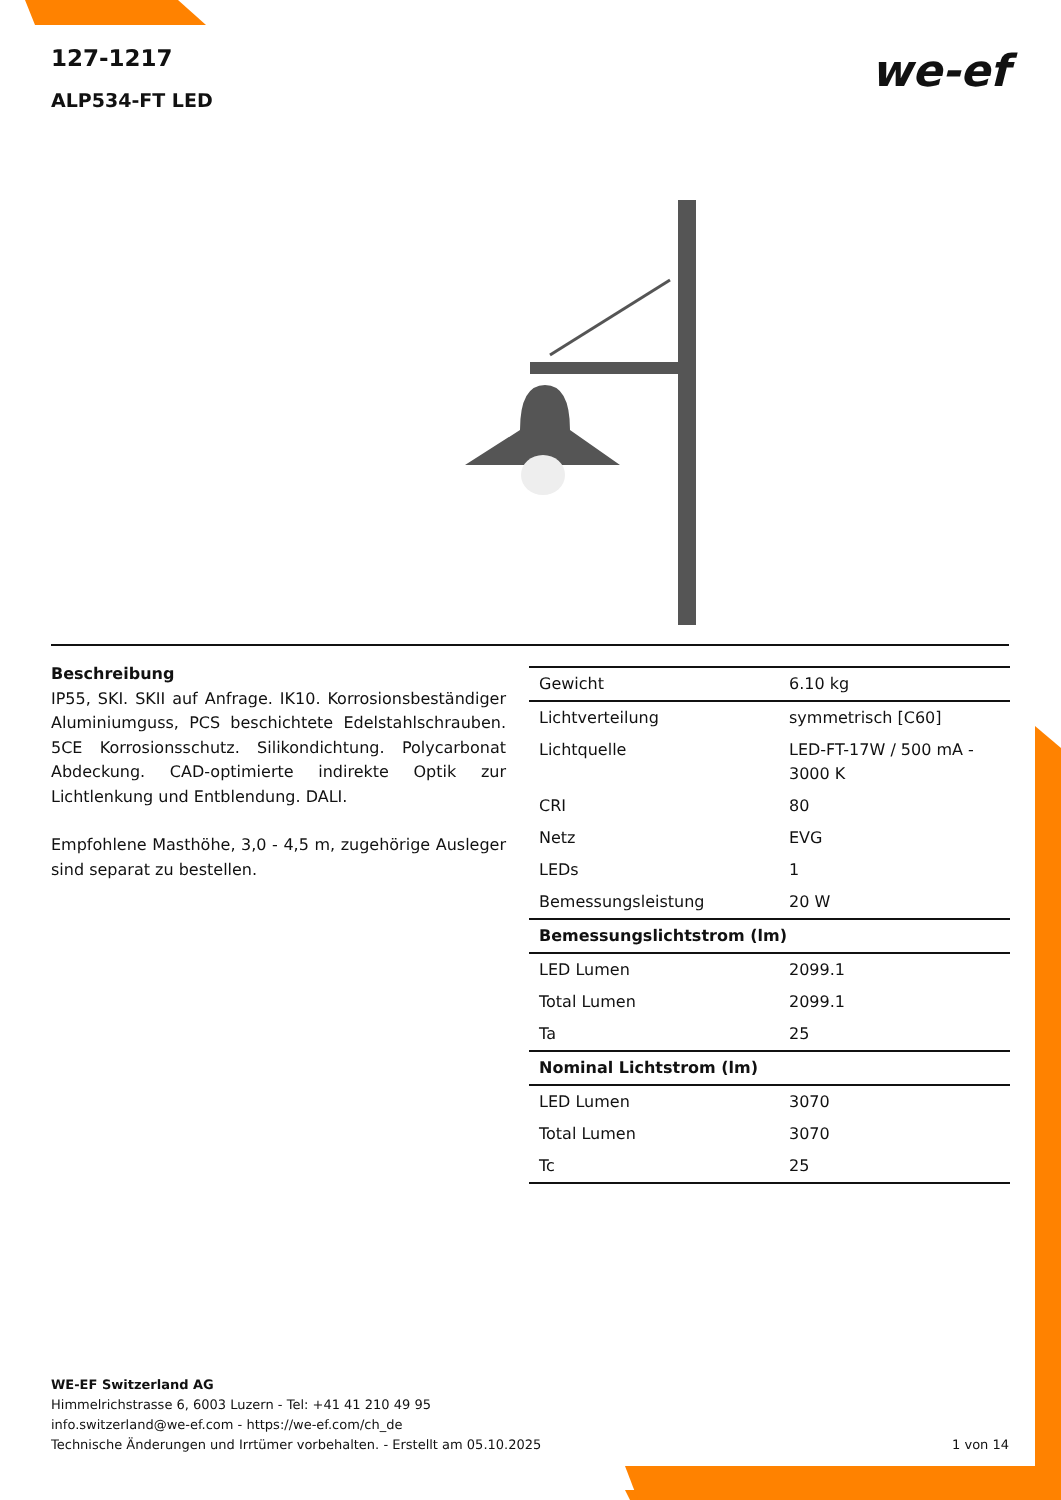127-1217
ALP534-FT LED
we-ef
Beschreibung
IP55, SKI. SKII auf Anfrage. IK10. Korrosionsbeständiger Aluminiumguss, PCS beschichtete Edelstahlschrauben. 5CE Korrosionsschutz. Silikondichtung. Polycarbonat Abdeckung. CAD-optimierte indirekte Optik zur Lichtlenkung und Entblendung. DALI.
Empfohlene Masthöhe, 3,0 - 4,5 m, zugehörige Ausleger sind separat zu bestellen.
| Gewicht | 6.10 kg |
| Lichtverteilung | symmetrisch [C60] |
| Lichtquelle | LED-FT-17W / 500 mA - 3000 K |
| CRI | 80 |
| Netz | EVG |
| LEDs | 1 |
| Bemessungsleistung | 20 W |
| Bemessungslichtstrom (lm) | |
| LED Lumen | 2099.1 |
| Total Lumen | 2099.1 |
| Ta | 25 |
| Nominal Lichtstrom (lm) | |
| LED Lumen | 3070 |
| Total Lumen | 3070 |
| Tc | 25 |
WE-EF Switzerland AG
Himmelrichstrasse 6, 6003 Luzern - Tel: +41 41 210 49 95
info.switzerland@we-ef.com - https://we-ef.com/ch_de
1 von 14 Technische Änderungen und Irrtümer vorbehalten. - Erstellt am 05.10.2025